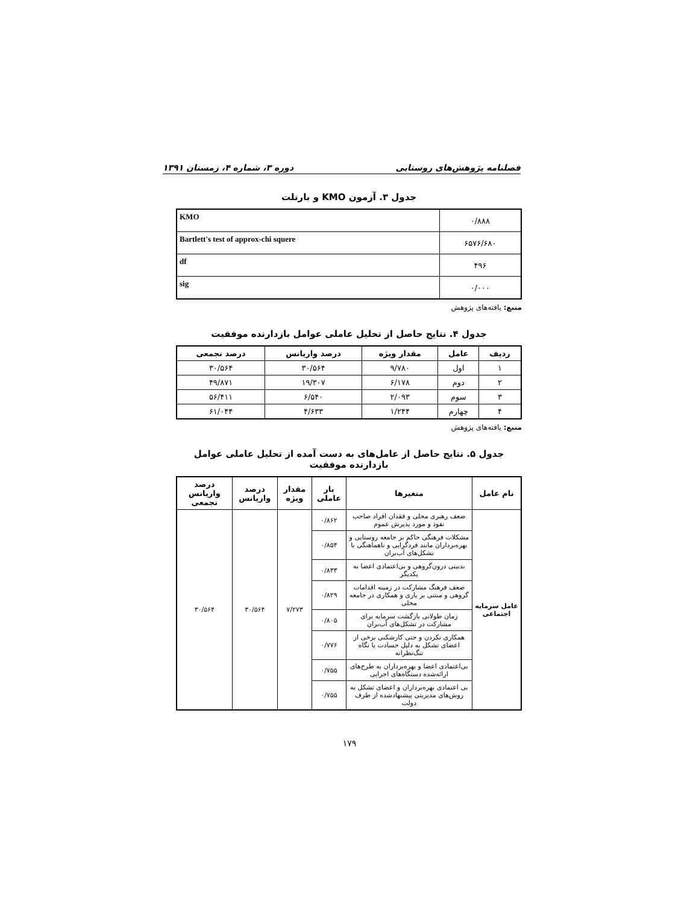فصلنامه پژوهش‌های روستایی دوره ۳، شماره ۴، زمستان ۱۳۹۱
جدول ۳. آزمون KMO و بارتلت
| ۰/۸۸۸ | KMO |
| ۶۵۷۶/۶۸۰ | Bartlett's test of approx-chi squere |
| ۴۹۶ | df |
| ۰/۰۰۰ | sig |
منبع: یافته‌های پژوهش
جدول ۴. نتایج حاصل از تحلیل عاملی عوامل بازدارنده موفقیت
| ردیف | عامل | مقدار ویژه | درصد واریانس | درصد تجمعی |
| --- | --- | --- | --- | --- |
| ۱ | اول | ۹/۷۸۰ | ۳۰/۵۶۴ | ۳۰/۵۶۴ |
| ۲ | دوم | ۶/۱۷۸ | ۱۹/۳۰۷ | ۴۹/۸۷۱ |
| ۳ | سوم | ۲/۰۹۳ | ۶/۵۴۰ | ۵۶/۴۱۱ |
| ۴ | چهارم | ۱/۲۴۴ | ۴/۶۳۳ | ۶۱/۰۴۴ |
منبع: یافته‌های پژوهش
جدول ۵. نتایج حاصل از عامل‌های به دست آمده از تحلیل عاملی عوامل بازدارنده موفقیت
| نام عامل | متغیرها | بار عاملی | مقدار ویژه | درصد واریانس | درصد واریانس تجمعی |
| --- | --- | --- | --- | --- | --- |
| عامل سرمایه اجتماعی | ضعف رهبری محلی و فقدان افراد صاحب نفوذ و مورد پذیرش عموم | ۰/۸۶۲ | ۷/۲۷۳ | ۳۰/۵۶۴ | ۳۰/۵۶۴ |
| | مشکلات فرهنگی حاکم بر جامعه روستایی و بهره‌برداران مانند فردگرایی و ناهماهنگی با تشکل‌های آب‌بران | ۰/۸۵۴ | | | |
| | بدبینی درون‌گروهی و بی‌اعتمادی اعضا به یکدیگر | ۰/۸۳۳ | | | |
| | ضعف فرهنگ مشارکت در زمینه اقدامات گروهی و مبتنی بر یاری و همکاری در جامعه محلی | ۰/۸۲۹ | | | |
| | زمان طولانی بازگشت سرمایه برای مشارکت در تشکل‌های آب‌بران | ۰/۸۰۵ | | | |
| | همکاری نکردن و حتی کارشکنی برخی از اعضای تشکل به دلیل حسادت یا نگاه تنگ‌نظرانه | ۰/۷۷۶ | | | |
| | بی‌اعتمادی اعضا و بهره‌برداران به طرح‌های ارائه‌شده دستگاه‌های اجرایی | ۰/۷۵۵ | | | |
| | بی اعتمادی بهره‌برداران و اعضای تشکل به روش‌های مدیریتی پیشنهادشده از طرف دولت | ۰/۷۵۵ | | | |
۱۷۹